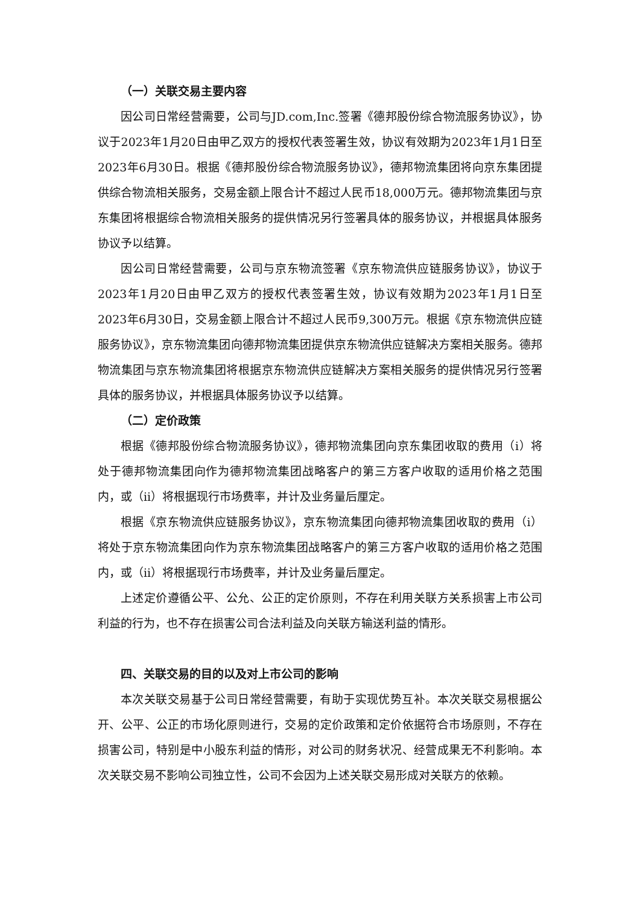（一）关联交易主要内容
因公司日常经营需要，公司与JD.com,Inc.签署《德邦股份综合物流服务协议》，协议于2023年1月20日由甲乙双方的授权代表签署生效，协议有效期为2023年1月1日至2023年6月30日。根据《德邦股份综合物流服务协议》，德邦物流集团将向京东集团提供综合物流相关服务，交易金额上限合计不超过人民币18,000万元。德邦物流集团与京东集团将根据综合物流相关服务的提供情况另行签署具体的服务协议，并根据具体服务协议予以结算。
因公司日常经营需要，公司与京东物流签署《京东物流供应链服务协议》，协议于2023年1月20日由甲乙双方的授权代表签署生效，协议有效期为2023年1月1日至2023年6月30日，交易金额上限合计不超过人民币9,300万元。根据《京东物流供应链服务协议》，京东物流集团向德邦物流集团提供京东物流供应链解决方案相关服务。德邦物流集团与京东物流集团将根据京东物流供应链解决方案相关服务的提供情况另行签署具体的服务协议，并根据具体服务协议予以结算。
（二）定价政策
根据《德邦股份综合物流服务协议》，德邦物流集团向京东集团收取的费用（i）将处于德邦物流集团向作为德邦物流集团战略客户的第三方客户收取的适用价格之范围内，或（ii）将根据现行市场费率，并计及业务量后厘定。
根据《京东物流供应链服务协议》，京东物流集团向德邦物流集团收取的费用（i）将处于京东物流集团向作为京东物流集团战略客户的第三方客户收取的适用价格之范围内，或（ii）将根据现行市场费率，并计及业务量后厘定。
上述定价遵循公平、公允、公正的定价原则，不存在利用关联方关系损害上市公司利益的行为，也不存在损害公司合法利益及向关联方输送利益的情形。
四、关联交易的目的以及对上市公司的影响
本次关联交易基于公司日常经营需要，有助于实现优势互补。本次关联交易根据公开、公平、公正的市场化原则进行，交易的定价政策和定价依据符合市场原则，不存在损害公司，特别是中小股东利益的情形，对公司的财务状况、经营成果无不利影响。本次关联交易不影响公司独立性，公司不会因为上述关联交易形成对关联方的依赖。